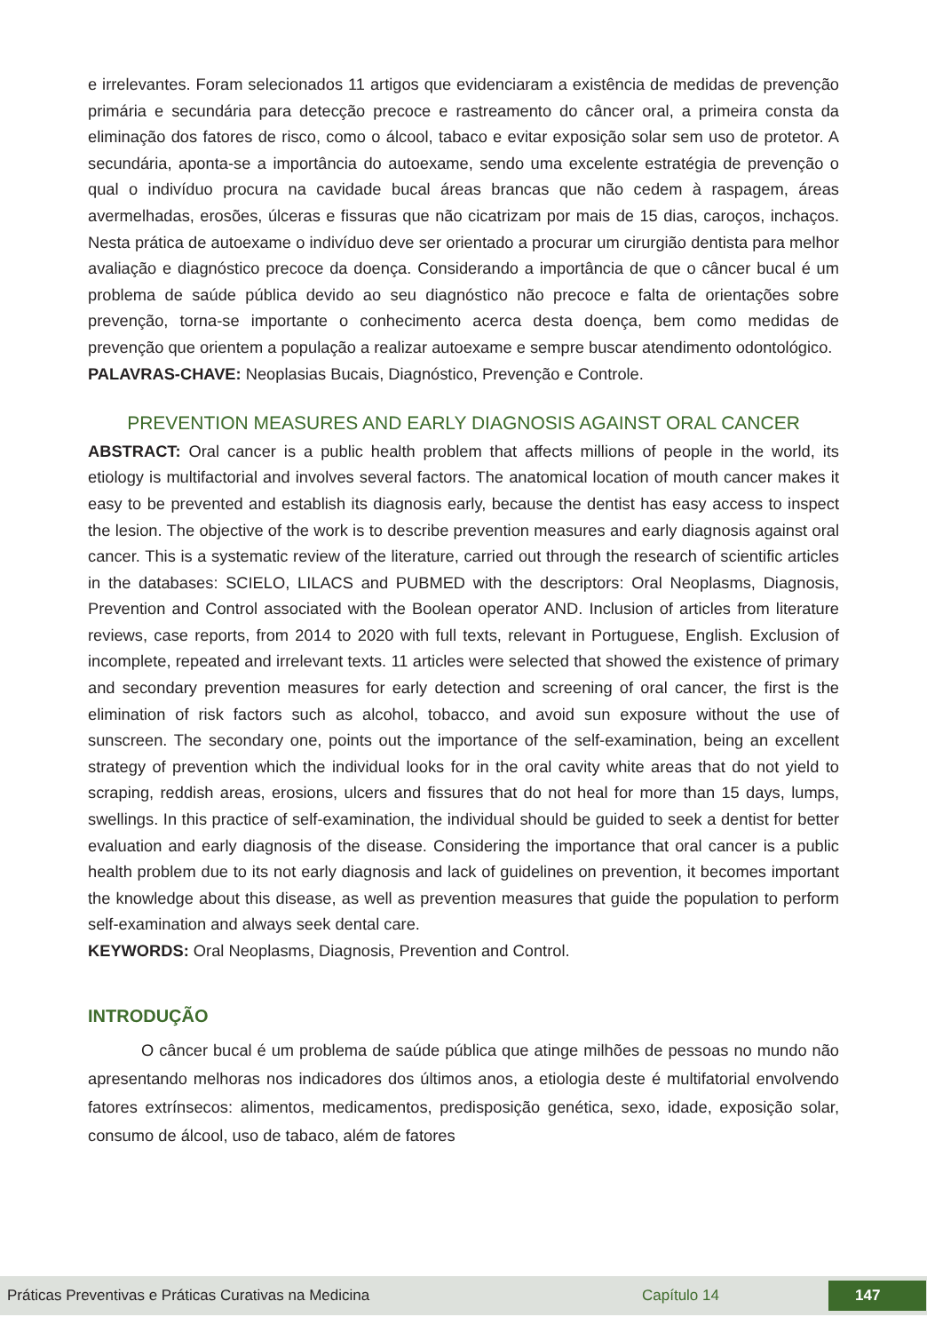e irrelevantes. Foram selecionados 11 artigos que evidenciaram a existência de medidas de prevenção primária e secundária para detecção precoce e rastreamento do câncer oral, a primeira consta da eliminação dos fatores de risco, como o álcool, tabaco e evitar exposição solar sem uso de protetor. A secundária, aponta-se a importância do autoexame, sendo uma excelente estratégia de prevenção o qual o indivíduo procura na cavidade bucal áreas brancas que não cedem à raspagem, áreas avermelhadas, erosões, úlceras e fissuras que não cicatrizam por mais de 15 dias, caroços, inchaços. Nesta prática de autoexame o indivíduo deve ser orientado a procurar um cirurgião dentista para melhor avaliação e diagnóstico precoce da doença. Considerando a importância de que o câncer bucal é um problema de saúde pública devido ao seu diagnóstico não precoce e falta de orientações sobre prevenção, torna-se importante o conhecimento acerca desta doença, bem como medidas de prevenção que orientem a população a realizar autoexame e sempre buscar atendimento odontológico.
PALAVRAS-CHAVE: Neoplasias Bucais, Diagnóstico, Prevenção e Controle.
PREVENTION MEASURES AND EARLY DIAGNOSIS AGAINST ORAL CANCER
ABSTRACT: Oral cancer is a public health problem that affects millions of people in the world, its etiology is multifactorial and involves several factors. The anatomical location of mouth cancer makes it easy to be prevented and establish its diagnosis early, because the dentist has easy access to inspect the lesion. The objective of the work is to describe prevention measures and early diagnosis against oral cancer. This is a systematic review of the literature, carried out through the research of scientific articles in the databases: SCIELO, LILACS and PUBMED with the descriptors: Oral Neoplasms, Diagnosis, Prevention and Control associated with the Boolean operator AND. Inclusion of articles from literature reviews, case reports, from 2014 to 2020 with full texts, relevant in Portuguese, English. Exclusion of incomplete, repeated and irrelevant texts. 11 articles were selected that showed the existence of primary and secondary prevention measures for early detection and screening of oral cancer, the first is the elimination of risk factors such as alcohol, tobacco, and avoid sun exposure without the use of sunscreen. The secondary one, points out the importance of the self-examination, being an excellent strategy of prevention which the individual looks for in the oral cavity white areas that do not yield to scraping, reddish areas, erosions, ulcers and fissures that do not heal for more than 15 days, lumps, swellings. In this practice of self-examination, the individual should be guided to seek a dentist for better evaluation and early diagnosis of the disease. Considering the importance that oral cancer is a public health problem due to its not early diagnosis and lack of guidelines on prevention, it becomes important the knowledge about this disease, as well as prevention measures that guide the population to perform self-examination and always seek dental care.
KEYWORDS: Oral Neoplasms, Diagnosis, Prevention and Control.
INTRODUÇÃO
O câncer bucal é um problema de saúde pública que atinge milhões de pessoas no mundo não apresentando melhoras nos indicadores dos últimos anos, a etiologia deste é multifatorial envolvendo fatores extrínsecos: alimentos, medicamentos, predisposição genética, sexo, idade, exposição solar, consumo de álcool, uso de tabaco, além de fatores
Práticas Preventivas e Práticas Curativas na Medicina Capítulo 14 147